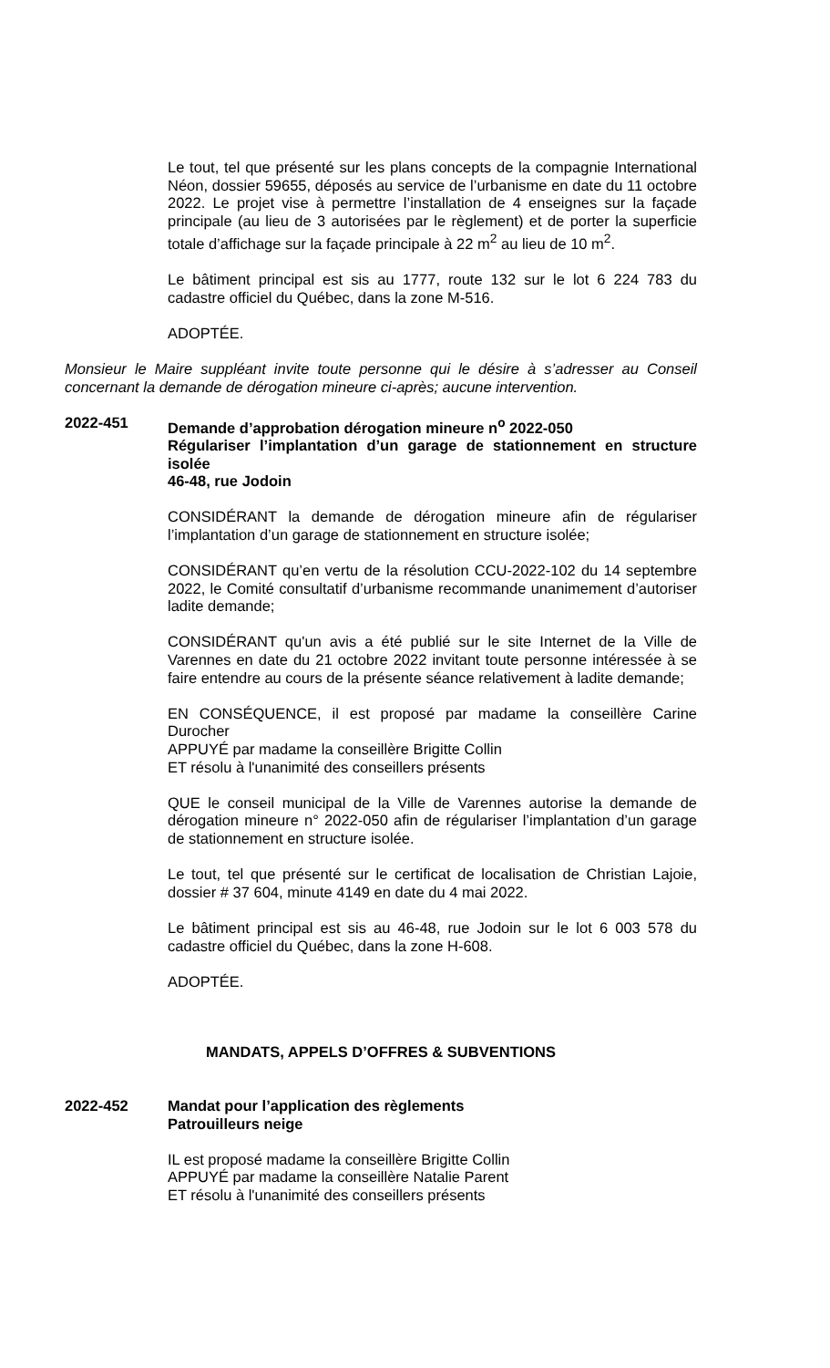Le tout, tel que présenté sur les plans concepts de la compagnie International Néon, dossier 59655, déposés au service de l’urbanisme en date du 11 octobre 2022. Le projet vise à permettre l’installation de 4 enseignes sur la façade principale (au lieu de 3 autorisées par le règlement) et de porter la superficie totale d’affichage sur la façade principale à 22 m<sup>2</sup> au lieu de 10 m<sup>2</sup>.
Le bâtiment principal est sis au 1777, route 132 sur le lot 6 224 783 du cadastre officiel du Québec, dans la zone M-516.
ADOPTÉE.
Monsieur le Maire suppléant invite toute personne qui le désire à s’adresser au Conseil concernant la demande de dérogation mineure ci-après; aucune intervention.
2022-451 Demande d’approbation dérogation mineure n<sup>o</sup> 2022-050
Régulariser l’implantation d’un garage de stationnement en structure isolée
46-48, rue Jodoin
CONSIDÉRANT la demande de dérogation mineure afin de régulariser l’implantation d’un garage de stationnement en structure isolée;
CONSIDÉRANT qu’en vertu de la résolution CCU-2022-102 du 14 septembre 2022, le Comité consultatif d’urbanisme recommande unanimement d’autoriser ladite demande;
CONSIDÉRANT qu'un avis a été publié sur le site Internet de la Ville de Varennes en date du 21 octobre 2022 invitant toute personne intéressée à se faire entendre au cours de la présente séance relativement à ladite demande;
EN CONSÉQUENCE, il est proposé par madame la conseillère Carine Durocher
APPUYÉ par madame la conseillère Brigitte Collin
ET résolu à l'unanimité des conseillers présents
QUE le conseil municipal de la Ville de Varennes autorise la demande de dérogation mineure n° 2022-050 afin de régulariser l’implantation d’un garage de stationnement en structure isolée.
Le tout, tel que présenté sur le certificat de localisation de Christian Lajoie, dossier # 37 604, minute 4149 en date du 4 mai 2022.
Le bâtiment principal est sis au 46-48, rue Jodoin sur le lot 6 003 578 du cadastre officiel du Québec, dans la zone H-608.
ADOPTÉE.
MANDATS, APPELS D’OFFRES & SUBVENTIONS
2022-452 Mandat pour l’application des règlements
Patrouilleurs neige
IL est proposé madame la conseillère Brigitte Collin
APPUYÉ par madame la conseillère Natalie Parent
ET résolu à l'unanimité des conseillers présents